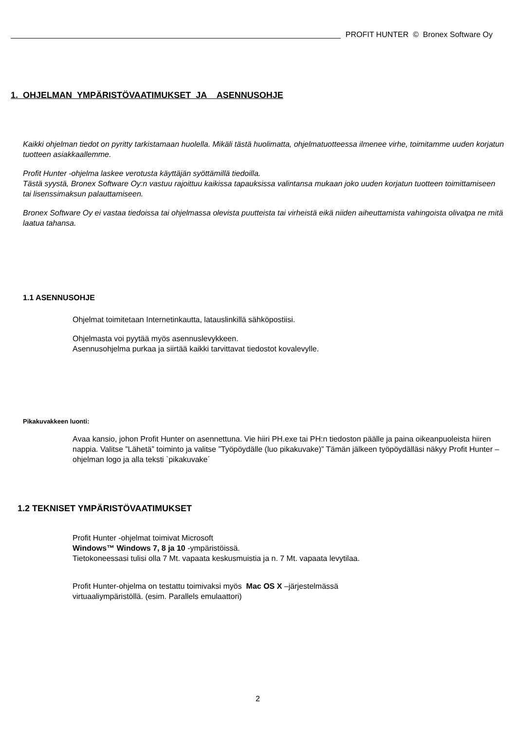PROFIT HUNTER © Bronex Software Oy
1. OHJELMAN YMPÄRISTÖVAATIMUKSET JA ASENNUSOHJE
Kaikki ohjelman tiedot on pyritty tarkistamaan huolella. Mikäli tästä huolimatta, ohjelmatuotteessa ilmenee virhe, toimitamme uuden korjatun tuotteen asiakkaallemme.
Profit Hunter -ohjelma laskee verotusta käyttäjän syöttämillä tiedoilla.
Tästä syystä, Bronex Software Oy:n vastuu rajoittuu kaikissa tapauksissa valintansa mukaan joko uuden korjatun tuotteen toimittamiseen tai lisenssimaksun palauttamiseen.
Bronex Software Oy ei vastaa tiedoissa tai ohjelmassa olevista puutteista tai virheistä eikä niiden aiheuttamista vahingoista olivatpa ne mitä laatua tahansa.
1.1 ASENNUSOHJE
Ohjelmat toimitetaan Internetinkautta, latauslinkillä sähköpostiisi.
Ohjelmasta voi pyytää myös asennuslevykkeen.
Asennusohjelma purkaa ja siirtää kaikki tarvittavat tiedostot kovalevylle.
Pikakuvakkeen luonti:
Avaa kansio, johon Profit Hunter on asennettuna. Vie hiiri PH.exe tai PH:n tiedoston päälle ja paina oikeanpuoleista hiiren nappia. Valitse ”Lähetä” toiminto ja valitse ”Työpöydälle (luo pikakuvake)” Tämän jälkeen työpöydälläsi näkyy Profit Hunter – ohjelman logo ja alla teksti `pikakuvake´
1.2 TEKNISET YMPÄRISTÖVAATIMUKSET
Profit Hunter -ohjelmat toimivat Microsoft
Windows™ Windows 7, 8 ja 10 -ympäristöissä.
Tietokoneessasi tulisi olla 7 Mt. vapaata keskusmuistia ja n. 7 Mt. vapaata levytilaa.
Profit Hunter-ohjelma on testattu toimivaksi myös Mac OS X –järjestelmässä
virtuaaliympäristöllä. (esim. Parallels emulaattori)
2